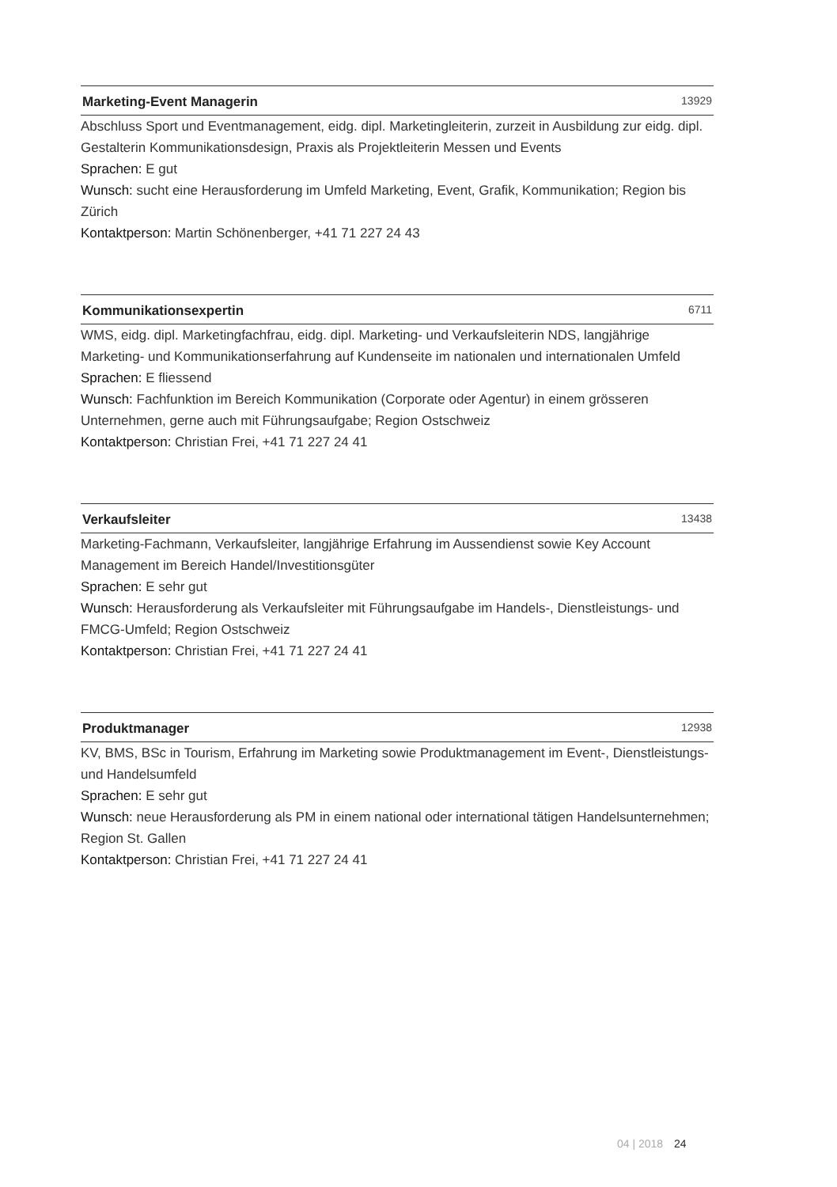Marketing-Event Managerin 13929
Abschluss Sport und Eventmanagement, eidg. dipl. Marketingleiterin, zurzeit in Ausbildung zur eidg. dipl. Gestalterin Kommunikationsdesign, Praxis als Projektleiterin Messen und Events
Sprachen: E gut
Wunsch: sucht eine Herausforderung im Umfeld Marketing, Event, Grafik, Kommunikation; Region bis Zürich
Kontaktperson: Martin Schönenberger, +41 71 227 24 43
Kommunikationsexpertin 6711
WMS, eidg. dipl. Marketingfachfrau, eidg. dipl. Marketing- und Verkaufsleiterin NDS, langjährige Marketing- und Kommunikationserfahrung auf Kundenseite im nationalen und internationalen Umfeld
Sprachen: E fliessend
Wunsch: Fachfunktion im Bereich Kommunikation (Corporate oder Agentur) in einem grösseren Unternehmen, gerne auch mit Führungsaufgabe; Region Ostschweiz
Kontaktperson: Christian Frei, +41 71 227 24 41
Verkaufsleiter 13438
Marketing-Fachmann, Verkaufsleiter, langjährige Erfahrung im Aussendienst sowie Key Account Management im Bereich Handel/Investitionsgüter
Sprachen: E sehr gut
Wunsch: Herausforderung als Verkaufsleiter mit Führungsaufgabe im Handels-, Dienstleistungs- und FMCG-Umfeld; Region Ostschweiz
Kontaktperson: Christian Frei, +41 71 227 24 41
Produktmanager 12938
KV, BMS, BSc in Tourism, Erfahrung im Marketing sowie Produktmanagement im Event-, Dienstleistungs- und Handelsumfeld
Sprachen: E sehr gut
Wunsch: neue Herausforderung als PM in einem national oder international tätigen Handelsunternehmen; Region St. Gallen
Kontaktperson: Christian Frei, +41 71 227 24 41
04 | 2018 24